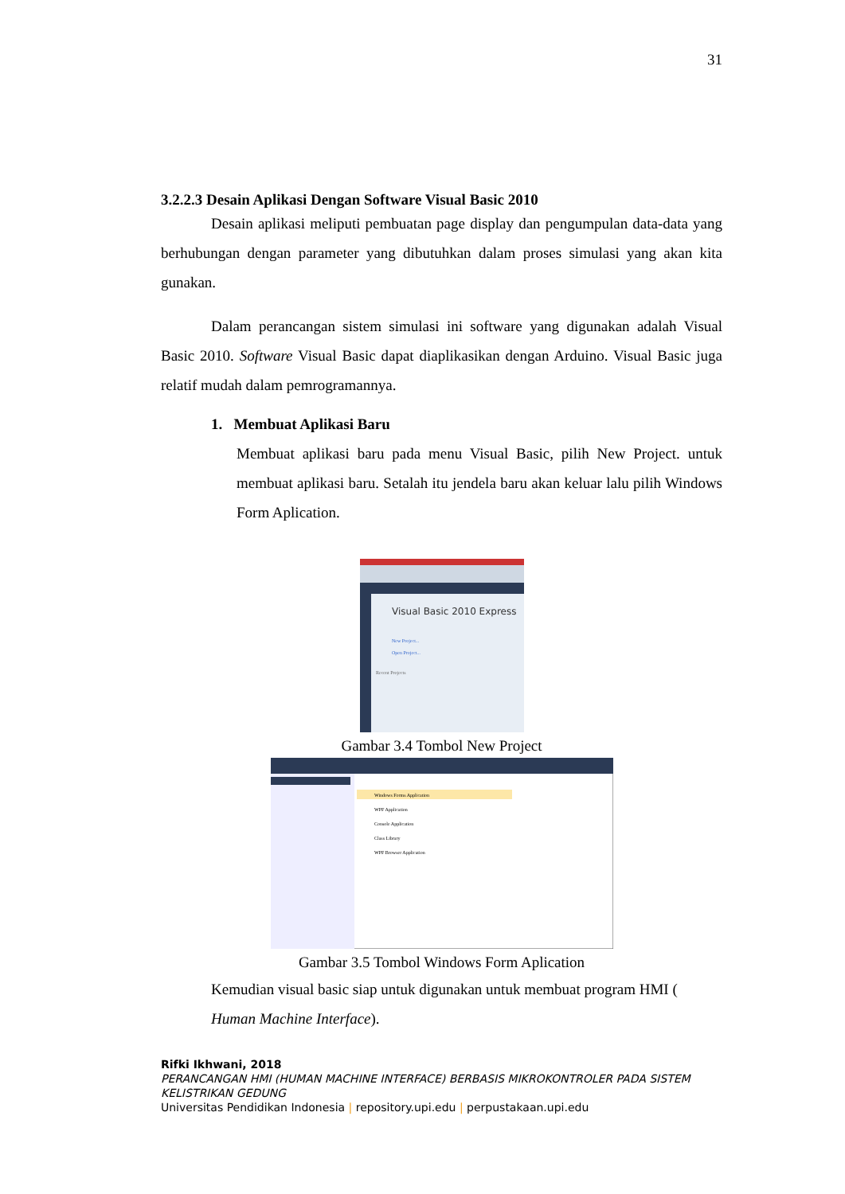31
3.2.2.3 Desain Aplikasi Dengan Software Visual Basic 2010
Desain aplikasi meliputi pembuatan page display dan pengumpulan data-data yang berhubungan dengan parameter yang dibutuhkan dalam proses simulasi yang akan kita gunakan.
Dalam perancangan sistem simulasi ini software yang digunakan adalah Visual Basic 2010. Software Visual Basic dapat diaplikasikan dengan Arduino. Visual Basic juga relatif mudah dalam pemrogramannya.
1. Membuat Aplikasi Baru
Membuat aplikasi baru pada menu Visual Basic, pilih New Project. untuk membuat aplikasi baru. Setalah itu jendela baru akan keluar lalu pilih Windows Form Aplication.
Visual Basic 2010 Express
New Project...
Open Project...
Recent Projects
Gambar 3.4 Tombol New Project
Windows Forms Application
WPF Application
Console Application
Class Library
WPF Browser Application
Gambar 3.5 Tombol Windows Form Aplication
Kemudian visual basic siap untuk digunakan untuk membuat program HMI ( Human Machine Interface).
Rifki Ikhwani, 2018
PERANCANGAN HMI (HUMAN MACHINE INTERFACE) BERBASIS MIKROKONTROLER PADA SISTEM KELISTRIKAN GEDUNG
Universitas Pendidikan Indonesia | repository.upi.edu | perpustakaan.upi.edu